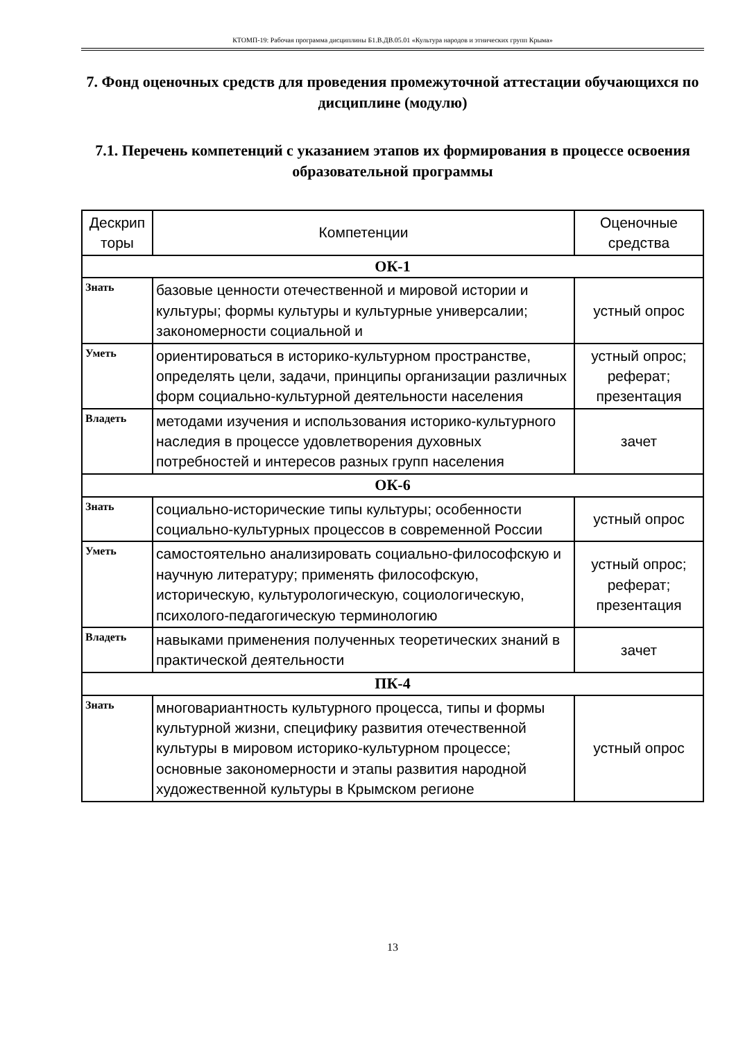КТОМП-19: Рабочая программа дисциплины Б1.В.ДВ.05.01 «Культура народов и этнических групп Крыма»
7. Фонд оценочных средств для проведения промежуточной аттестации обучающихся по дисциплине (модулю)
7.1. Перечень компетенций с указанием этапов их формирования в процессе освоения образовательной программы
| Дескрип торы | Компетенции | Оценочные средства |
| --- | --- | --- |
| ОК-1 | | |
| Знать | базовые ценности отечественной и мировой истории и культуры; формы культуры и культурные универсалии; закономерности социальной и | устный опрос |
| Уметь | ориентироваться в историко-культурном пространстве, определять цели, задачи, принципы организации различных форм социально-культурной деятельности населения | устный опрос; реферат; презентация |
| Владеть | методами изучения и использования историко-культурного наследия в процессе удовлетворения духовных потребностей и интересов разных групп населения | зачет |
| ОК-6 | | |
| Знать | социально-исторические типы культуры; особенности социально-культурных процессов в современной России | устный опрос |
| Уметь | самостоятельно анализировать социально-философскую и научную литературу; применять философскую, историческую, культурологическую, социологическую, психолого-педагогическую терминологию | устный опрос; реферат; презентация |
| Владеть | навыками применения полученных теоретических знаний в практической деятельности | зачет |
| ПК-4 | | |
| Знать | многовариантность культурного процесса, типы и формы культурной жизни, специфику развития отечественной культуры в мировом историко-культурном процессе; основные закономерности и этапы развития народной художественной культуры в Крымском регионе | устный опрос |
13